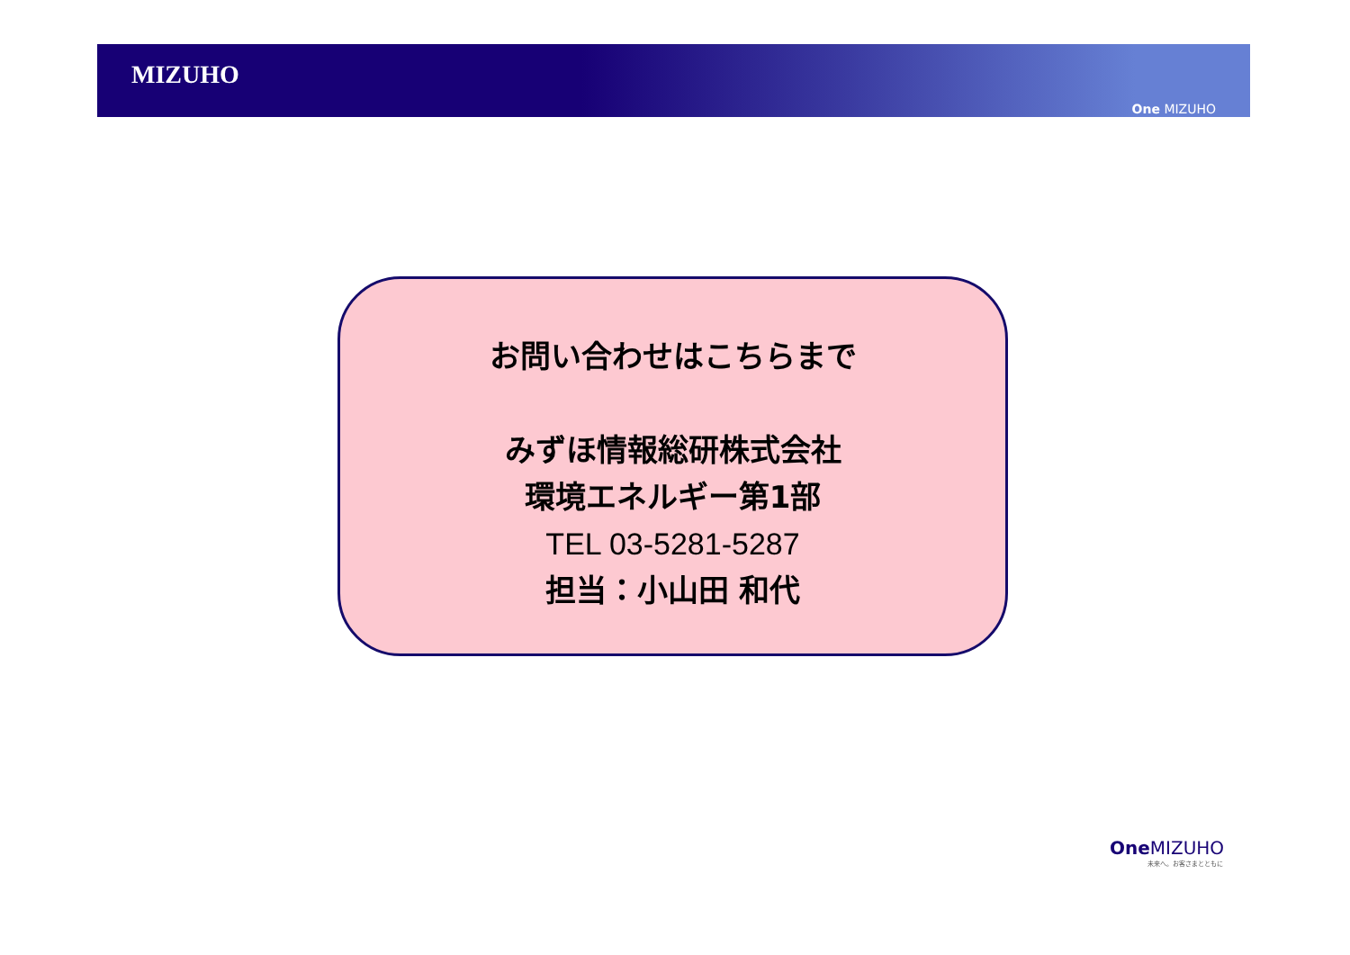MIZUHO
One MIZUHO
お問い合わせはこちらまで
みずほ情報総研株式会社
環境エネルギー第1部
TEL 03-5281-5287
担当：小山田 和代
One MIZUHO
未来へ。お客さまとともに